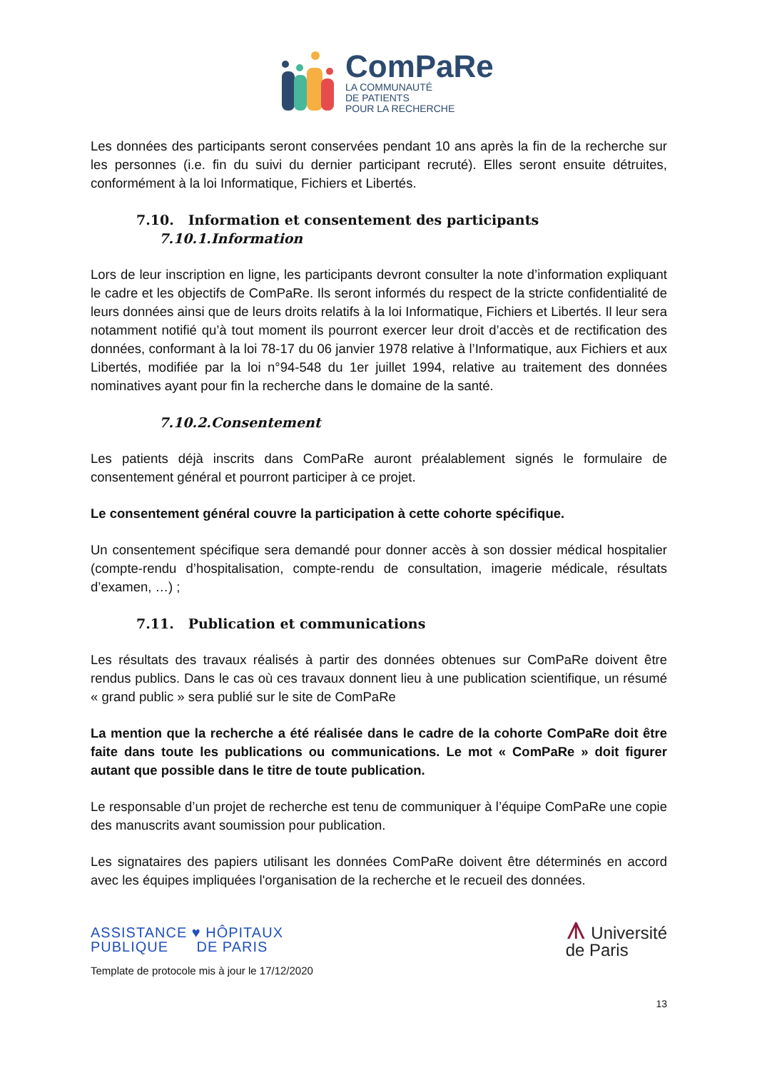ComPaRe
LA COMMUNAUTÉ
DE PATIENTS
POUR LA RECHERCHE
Les données des participants seront conservées pendant 10 ans après la fin de la recherche sur les personnes (i.e. fin du suivi du dernier participant recruté). Elles seront ensuite détruites, conformément à la loi Informatique, Fichiers et Libertés.
7.10. Information et consentement des participants
7.10.1.Information
Lors de leur inscription en ligne, les participants devront consulter la note d’information expliquant le cadre et les objectifs de ComPaRe. Ils seront informés du respect de la stricte confidentialité de leurs données ainsi que de leurs droits relatifs à la loi Informatique, Fichiers et Libertés. Il leur sera notamment notifié qu’à tout moment ils pourront exercer leur droit d’accès et de rectification des données, conformant à la loi 78-17 du 06 janvier 1978 relative à l’Informatique, aux Fichiers et aux Libertés, modifiée par la loi n°94-548 du 1er juillet 1994, relative au traitement des données nominatives ayant pour fin la recherche dans le domaine de la santé.
7.10.2.Consentement
Les patients déjà inscrits dans ComPaRe auront préalablement signés le formulaire de consentement général et pourront participer à ce projet.
Le consentement général couvre la participation à cette cohorte spécifique.
Un consentement spécifique sera demandé pour donner accès à son dossier médical hospitalier (compte-rendu d’hospitalisation, compte-rendu de consultation, imagerie médicale, résultats d’examen, …) ;
7.11. Publication et communications
Les résultats des travaux réalisés à partir des données obtenues sur ComPaRe doivent être rendus publics. Dans le cas où ces travaux donnent lieu à une publication scientifique, un résumé « grand public » sera publié sur le site de ComPaRe
La mention que la recherche a été réalisée dans le cadre de la cohorte ComPaRe doit être faite dans toute les publications ou communications. Le mot « ComPaRe » doit figurer autant que possible dans le titre de toute publication.
Le responsable d’un projet de recherche est tenu de communiquer à l’équipe ComPaRe une copie des manuscrits avant soumission pour publication.
Les signataires des papiers utilisant les données ComPaRe doivent être déterminés en accord avec les équipes impliquées l'organisation de la recherche et le recueil des données.
ASSISTANCE ♥ HÔPITAUX
PUBLIQUE DE PARIS
⩚ Université
de Paris
Template de protocole mis à jour le 17/12/2020
13